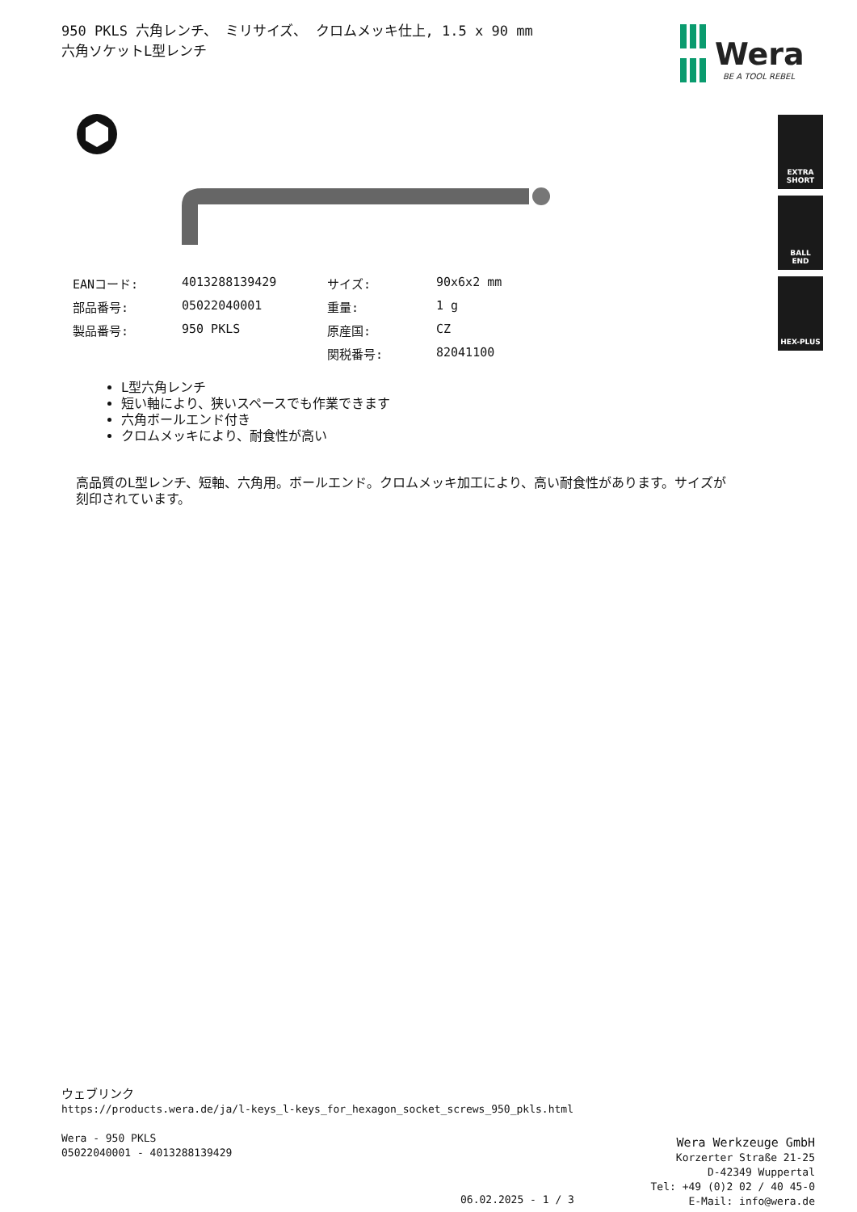950 PKLS 六角レンチ、 ミリサイズ、 クロムメッキ仕上, 1.5 x 90 mm
六角ソケットL型レンチ
Wera
BE A TOOL REBEL
EXTRA
SHORT
BALL
END
HEX-PLUS
| EANコード: | 4013288139429 | サイズ: | 90x6x2 mm |
| 部品番号: | 05022040001 | 重量: | 1 g |
| 製品番号: | 950 PKLS | 原産国: | CZ |
| | | 関税番号: | 82041100 |
L型六角レンチ
短い軸により、狭いスペースでも作業できます
六角ボールエンド付き
クロムメッキにより、耐食性が高い
高品質のL型レンチ、短軸、六角用。ボールエンド。クロムメッキ加工により、高い耐食性があります。サイズが刻印されています。
ウェブリンク
https://products.wera.de/ja/l-keys_l-keys_for_hexagon_socket_screws_950_pkls.html
Wera - 950 PKLS
05022040001 - 4013288139429
Wera Werkzeuge GmbH
Korzerter Straße 21-25
D-42349 Wuppertal
Tel: +49 (0)2 02 / 40 45-0
E-Mail: info@wera.de
06.02.2025 - 1 / 3